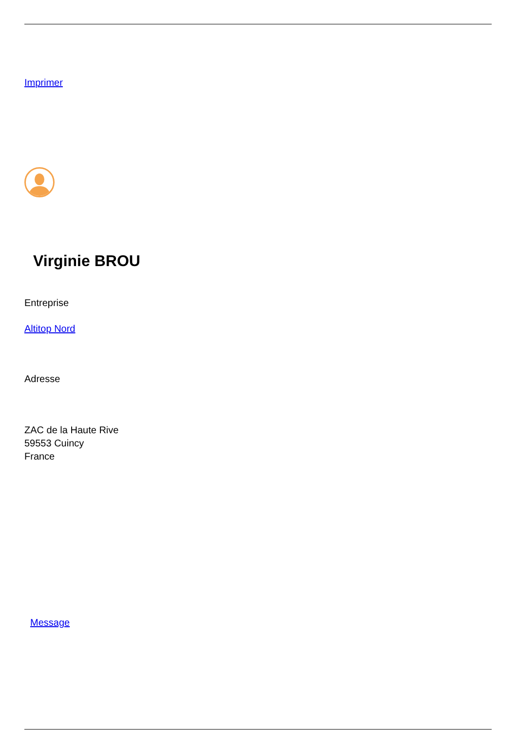Imprimer
Virginie BROU
Entreprise
Altitop Nord
Adresse
ZAC de la Haute Rive
59553 Cuincy
France
Message